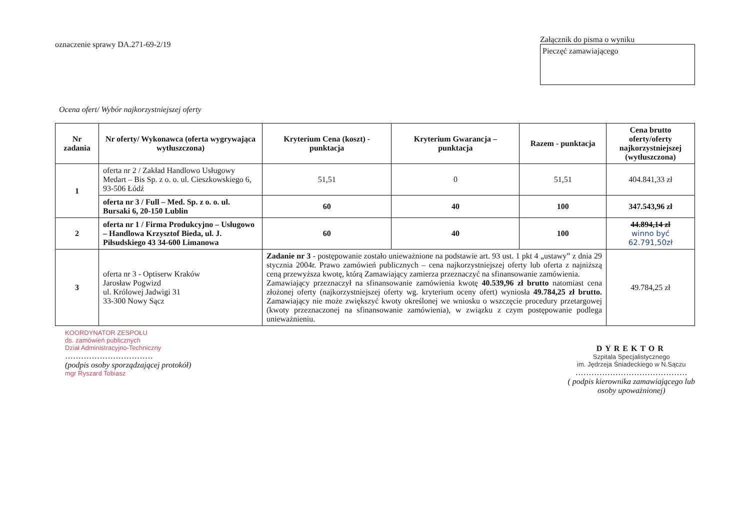oznaczenie sprawy DA.271-69-2/19
Załącznik do pisma o wyniku
Pieczęć zamawiającego
Ocena ofert/ Wybór najkorzystniejszej oferty
| Nr zadania | Nr oferty/ Wykonawca (oferta wygrywająca wytłuszczona) | Kryterium Cena (koszt) - punktacja | Kryterium Gwarancja – punktacja | Razem - punktacja | Cena brutto oferty/oferty najkorzystniejszej (wytłuszczona) |
| --- | --- | --- | --- | --- | --- |
| 1 | oferta nr 2 / Zakład Handlowo Usługowy Medart – Bis Sp. z o. o. ul. Cieszkowskiego 6, 93-506 Łódź | 51,51 | 0 | 51,51 | 404.841,33 zł |
| | oferta nr 3 / Full – Med. Sp. z o. o. ul. Bursaki 6, 20-150 Lublin | 60 | 40 | 100 | 347.543,96 zł |
| 2 | oferta nr 1 / Firma Produkcyjno – Usługowo – Handlowa Krzysztof Bieda, ul. J. Piłsudskiego 43 34-600 Limanowa | 60 | 40 | 100 | 44.894,14 zł winno być 62.791,50zł |
| 3 | oferta nr 3 - Optiserw Kraków Jarosław Pogwizd ul. Królowej Jadwigi 31 33-300 Nowy Sącz | Zadanie nr 3 - postępowanie zostało unieważnione na podstawie art. 93 ust. 1 pkt 4 „ustawy” z dnia 29 stycznia 2004r. Prawo zamówień publicznych – cena najkorzystniejszej oferty lub oferta z najniższą ceną przewyższa kwotę, którą Zamawiający zamierza przeznaczyć na sfinansowanie zamówienia. Zamawiający przeznaczył na sfinansowanie zamówienia kwotę 40.539,96 zł brutto natomiast cena złożonej oferty (najkorzystniejszej oferty wg. kryterium oceny ofert) wyniosła 49.784,25 zł brutto. Zamawiający nie może zwiększyć kwoty określonej we wniosku o wszczęcie procedury przetargowej (kwoty przeznaczonej na sfinansowanie zamówienia), w związku z czym postępowanie podlega unieważnieniu. | | | 49.784,25 zł |
KOORDYNATOR ZESPOŁU
ds. zamówień publicznych
Dział Administracyjno-Techniczny
……………………………
(podpis osoby sporządzającej protokół)
mgr Ryszard Tobiasz
DYREKTOR
Szpitala Specjalistycznego
im. Jędrzeja Śniadeckiego w N.Sączu
……………………………………
( podpis kierownika zamawiającego lub
osoby upoważnionej)